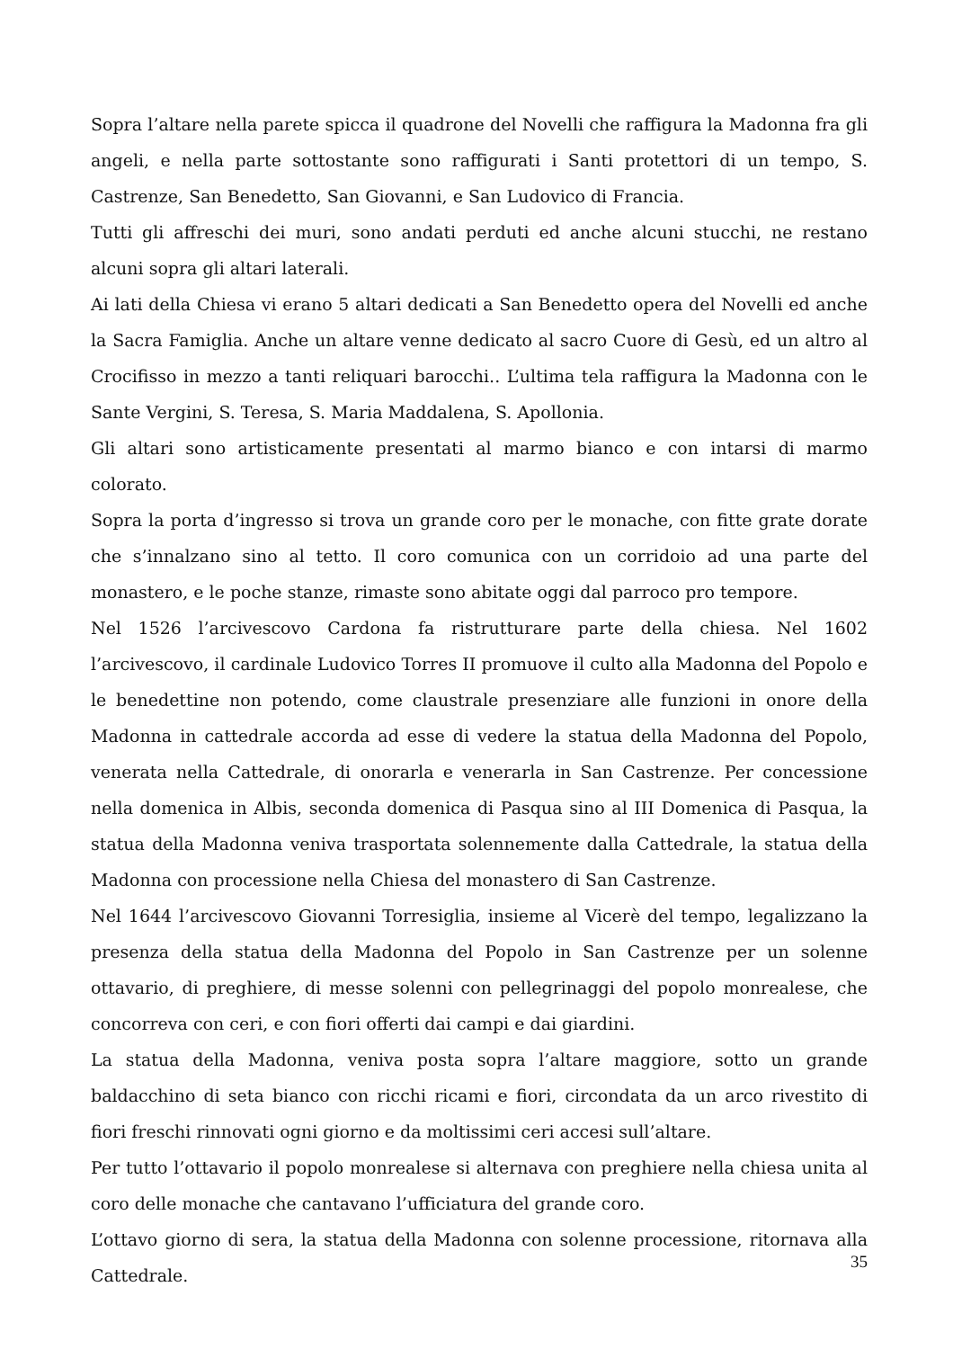Sopra l’altare nella parete spicca il quadrone del Novelli che raffigura la Madonna fra gli angeli, e nella parte sottostante sono raffigurati i Santi protettori di un tempo, S. Castrenze, San Benedetto, San Giovanni, e San Ludovico di Francia.
Tutti gli affreschi dei muri, sono andati perduti ed anche alcuni stucchi, ne restano alcuni sopra gli altari laterali.
Ai lati della Chiesa vi erano 5 altari dedicati a San Benedetto opera del Novelli ed anche la Sacra Famiglia. Anche un altare venne dedicato al sacro Cuore di Gesù, ed un altro al Crocifisso in mezzo a tanti reliquari barocchi.. L’ultima tela raffigura la Madonna con le Sante Vergini, S. Teresa, S. Maria Maddalena, S. Apollonia.
Gli altari sono artisticamente presentati al marmo bianco e con intarsi di marmo colorato.
Sopra la porta d’ingresso si trova un grande coro per le monache, con fitte grate dorate che s’innalzano sino al tetto. Il coro comunica con un corridoio ad una parte del monastero, e le poche stanze, rimaste sono abitate oggi dal parroco pro tempore.
Nel 1526 l’arcivescovo Cardona fa ristrutturare parte della chiesa. Nel 1602 l’arcivescovo, il cardinale Ludovico Torres II promuove il culto alla Madonna del Popolo e le benedettine non potendo, come claustrale presenziare alle funzioni in onore della Madonna in cattedrale accorda ad esse di vedere la statua della Madonna del Popolo, venerata nella Cattedrale, di onorarla e venerarla in San Castrenze. Per concessione nella domenica in Albis, seconda domenica di Pasqua sino al III Domenica di Pasqua, la statua della Madonna veniva trasportata solennemente dalla Cattedrale, la statua della Madonna con processione nella Chiesa del monastero di San Castrenze.
Nel 1644 l’arcivescovo Giovanni Torresiglia, insieme al Vicerè del tempo, legalizzano la presenza della statua della Madonna del Popolo in San Castrenze per un solenne ottavario, di preghiere, di messe solenni con pellegrinaggi del popolo monrealese, che concorreva con ceri, e con fiori offerti dai campi e dai giardini.
La statua della Madonna, veniva posta sopra l’altare maggiore, sotto un grande baldacchino di seta bianco con ricchi ricami e fiori, circondata da un arco rivestito di fiori freschi rinnovati ogni giorno e da moltissimi ceri accesi sull’altare.
Per tutto l’ottavario il popolo monrealese si alternava con preghiere nella chiesa unita al coro delle monache che cantavano l’ufficiatura del grande coro.
L’ottavo giorno di sera, la statua della Madonna con solenne processione, ritornava alla Cattedrale.
35